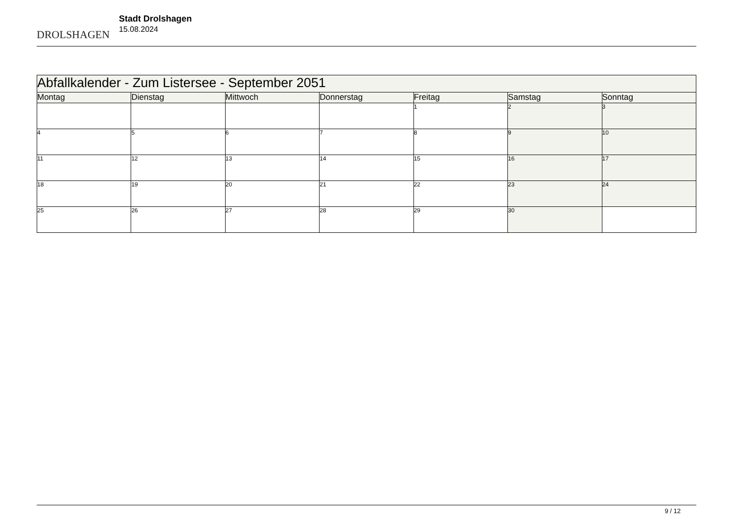DROLSHAGEN
Stadt Drolshagen
15.08.2024
| Abfallkalender - Zum Listersee - September 2051 | | | | | | |
| Montag | Dienstag | Mittwoch | Donnerstag | Freitag | Samstag | Sonntag |
| | | | | 1 | 2 | 3 |
| 4 | 5 | 6 | 7 | 8 | 9 | 10 |
| 11 | 12 | 13 | 14 | 15 | 16 | 17 |
| 18 | 19 | 20 | 21 | 22 | 23 | 24 |
| 25 | 26 | 27 | 28 | 29 | 30 | |
9 / 12